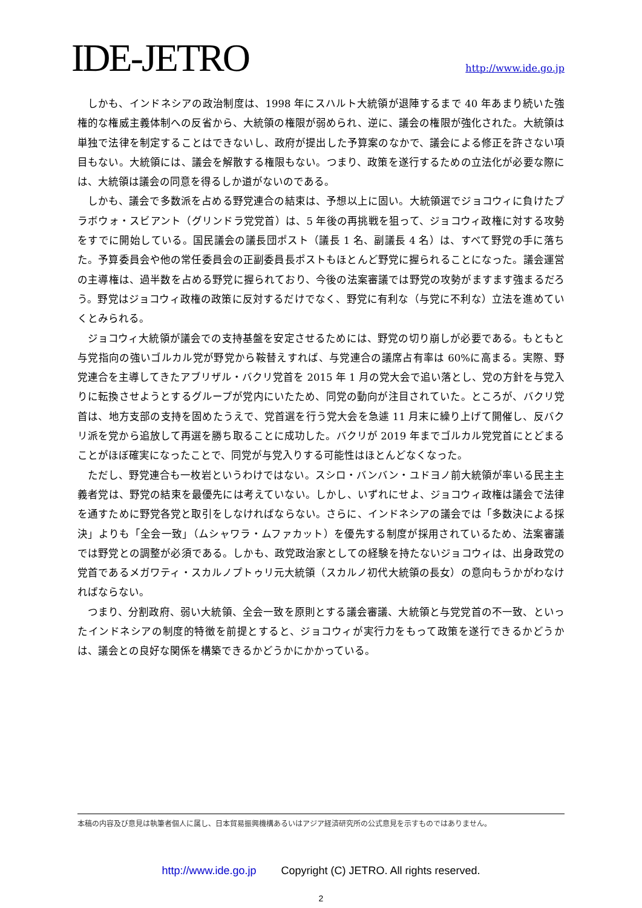IDE-JETRO
http://www.ide.go.jp
しかも、インドネシアの政治制度は、1998 年にスハルト大統領が退陣するまで 40 年あまり続いた強権的な権威主義体制への反省から、大統領の権限が弱められ、逆に、議会の権限が強化された。大統領は単独で法律を制定することはできないし、政府が提出した予算案のなかで、議会による修正を許さない項目もない。大統領には、議会を解散する権限もない。つまり、政策を遂行するための立法化が必要な際には、大統領は議会の同意を得るしか道がないのである。
しかも、議会で多数派を占める野党連合の結束は、予想以上に固い。大統領選でジョコウィに負けたプラボウォ・スビアント（グリンドラ党党首）は、5 年後の再挑戦を狙って、ジョコウィ政権に対する攻勢をすでに開始している。国民議会の議長団ポスト（議長 1 名、副議長 4 名）は、すべて野党の手に落ちた。予算委員会や他の常任委員会の正副委員長ポストもほとんど野党に握られることになった。議会運営の主導権は、過半数を占める野党に握られており、今後の法案審議では野党の攻勢がますます強まるだろう。野党はジョコウィ政権の政策に反対するだけでなく、野党に有利な（与党に不利な）立法を進めていくとみられる。
ジョコウィ大統領が議会での支持基盤を安定させるためには、野党の切り崩しが必要である。もともと与党指向の強いゴルカル党が野党から鞍替えすれば、与党連合の議席占有率は 60%に高まる。実際、野党連合を主導してきたアブリザル・バクリ党首を 2015 年 1 月の党大会で追い落とし、党の方針を与党入りに転換させようとするグループが党内にいたため、同党の動向が注目されていた。ところが、バクリ党首は、地方支部の支持を固めたうえで、党首選を行う党大会を急遽 11 月末に繰り上げて開催し、反バクリ派を党から追放して再選を勝ち取ることに成功した。バクリが 2019 年までゴルカル党党首にとどまることがほぼ確実になったことで、同党が与党入りする可能性はほとんどなくなった。
ただし、野党連合も一枚岩というわけではない。スシロ・バンバン・ユドヨノ前大統領が率いる民主主義者党は、野党の結束を最優先には考えていない。しかし、いずれにせよ、ジョコウィ政権は議会で法律を通すために野党各党と取引をしなければならない。さらに、インドネシアの議会では「多数決による採決」よりも「全会一致」（ムシャワラ・ムファカット）を優先する制度が採用されているため、法案審議では野党との調整が必須である。しかも、政党政治家としての経験を持たないジョコウィは、出身政党の党首であるメガワティ・スカルノプトゥリ元大統領（スカルノ初代大統領の長女）の意向もうかがわなければならない。
つまり、分割政府、弱い大統領、全会一致を原則とする議会審議、大統領と与党党首の不一致、といったインドネシアの制度的特徴を前提とすると、ジョコウィが実行力をもって政策を遂行できるかどうかは、議会との良好な関係を構築できるかどうかにかかっている。
本稿の内容及び意見は執筆者個人に属し、日本貿易振興機構あるいはアジア経済研究所の公式意見を示すものではありません。
http://www.ide.go.jp Copyright (C) JETRO. All rights reserved.
2